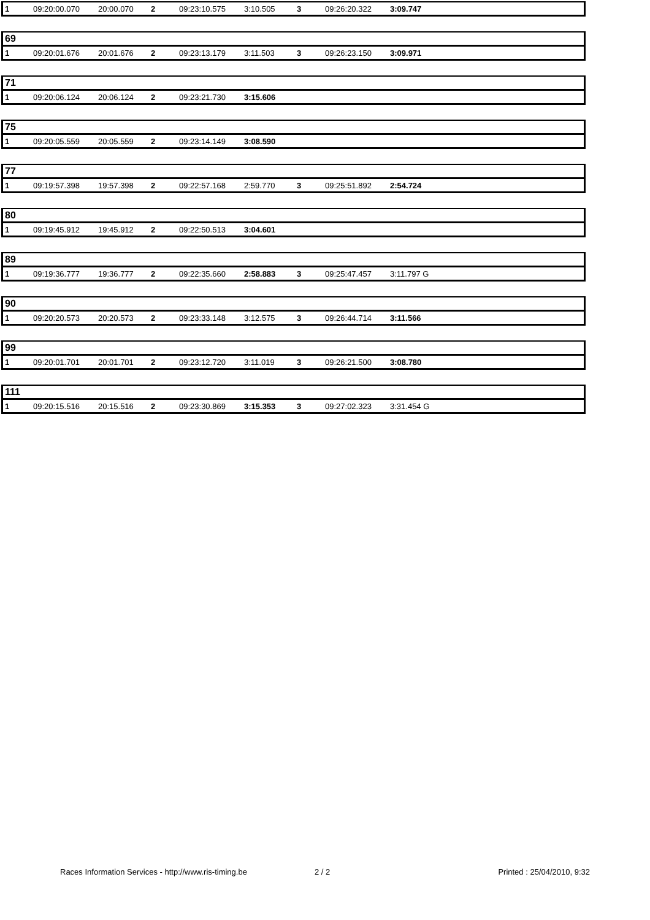| 1 | 09:20:00.070 | 20:00.070 | 2 | 09:23:10.575 | 3:10.505 | 3 | 09:26:20.322 | 3:09.747 |
| 69 | | | | | | | | |
| 1 | 09:20:01.676 | 20:01.676 | 2 | 09:23:13.179 | 3:11.503 | 3 | 09:26:23.150 | 3:09.971 |
| 71 | | | | | | | | |
| 1 | 09:20:06.124 | 20:06.124 | 2 | 09:23:21.730 | 3:15.606 | | | |
| 75 | | | | | | | | |
| 1 | 09:20:05.559 | 20:05.559 | 2 | 09:23:14.149 | 3:08.590 | | | |
| 77 | | | | | | | | |
| 1 | 09:19:57.398 | 19:57.398 | 2 | 09:22:57.168 | 2:59.770 | 3 | 09:25:51.892 | 2:54.724 |
| 80 | | | | | | | | |
| 1 | 09:19:45.912 | 19:45.912 | 2 | 09:22:50.513 | 3:04.601 | | | |
| 89 | | | | | | | | |
| 1 | 09:19:36.777 | 19:36.777 | 2 | 09:22:35.660 | 2:58.883 | 3 | 09:25:47.457 | 3:11.797 G |
| 90 | | | | | | | | |
| 1 | 09:20:20.573 | 20:20.573 | 2 | 09:23:33.148 | 3:12.575 | 3 | 09:26:44.714 | 3:11.566 |
| 99 | | | | | | | | |
| 1 | 09:20:01.701 | 20:01.701 | 2 | 09:23:12.720 | 3:11.019 | 3 | 09:26:21.500 | 3:08.780 |
| 111 | | | | | | | | |
| 1 | 09:20:15.516 | 20:15.516 | 2 | 09:23:30.869 | 3:15.353 | 3 | 09:27:02.323 | 3:31.454 G |
Races Information Services - http://www.ris-timing.be 2 / 2 Printed : 25/04/2010, 9:32